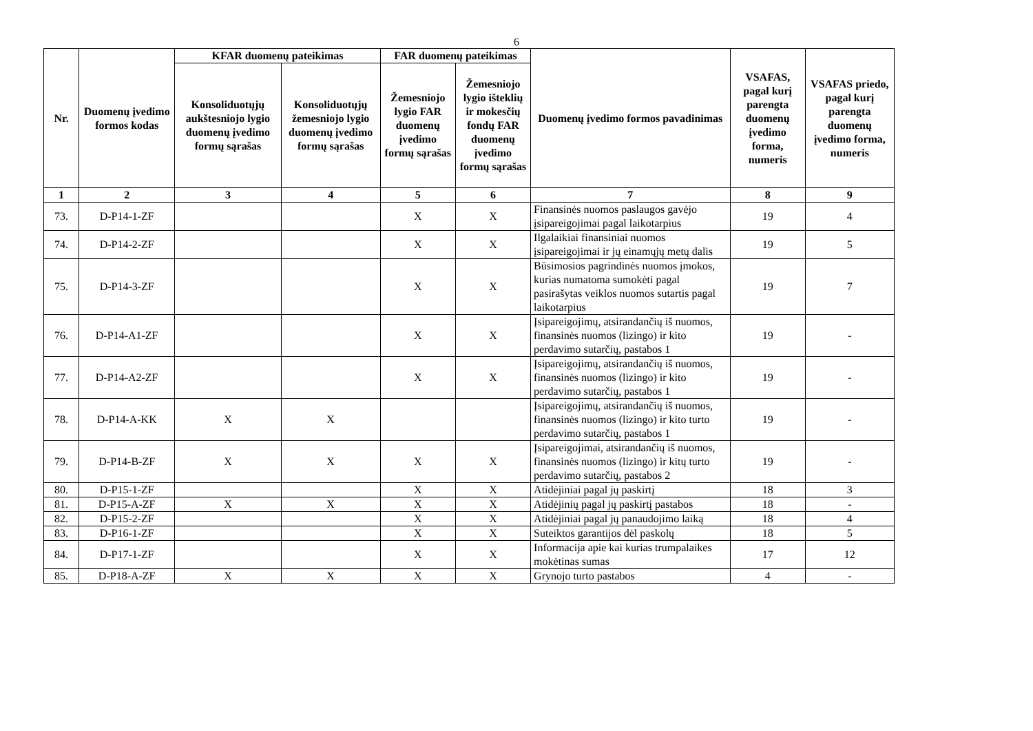6
| Nr. | Duomenų įvedimo formos kodas | KFAR duomenų pateikimas | | FAR duomenų pateikimas | | Duomenų įvedimo formos pavadinimas | VSAFAS, pagal kurį parengta duomenų įvedimo forma, numeris | VSAFAS priedo, pagal kurį parengta duomenų įvedimo forma, numeris |
| --- | --- | --- | --- | --- | --- | --- | --- | --- |
| | | Konsoliduotųjų aukštesniojo lygio duomenų įvedimo formų sąrašas | Konsoliduotųjų žemesniojo lygio duomenų įvedimo formų sąrašas | Žemesniojo lygio FAR duomenų įvedimo formų sąrašas | Žemesniojo lygio išteklių ir mokesčių fondų FAR duomenų įvedimo formų sąrašas | | | |
| 1 | 2 | 3 | 4 | 5 | 6 | 7 | 8 | 9 |
| 73. | D-P14-1-ZF | | | X | X | Finansinės nuomos paslaugos gavėjo įsipareigojimai pagal laikotarpius | 19 | 4 |
| 74. | D-P14-2-ZF | | | X | X | Ilgalaikiai finansiniai nuomos įsipareigojimai ir jų einamųjų metų dalis | 19 | 5 |
| 75. | D-P14-3-ZF | | | X | X | Būsimosios pagrindinės nuomos įmokos, kurias numatoma sumokėti pagal pasirašytas veiklos nuomos sutartis pagal laikotarpius | 19 | 7 |
| 76. | D-P14-A1-ZF | | | X | X | Įsipareigojimų, atsirandančių iš nuomos, finansinės nuomos (lizingo) ir kito perdavimo sutarčių, pastabos 1 | 19 | - |
| 77. | D-P14-A2-ZF | | | X | X | Įsipareigojimų, atsirandančių iš nuomos, finansinės nuomos (lizingo) ir kito perdavimo sutarčių, pastabos 1 | 19 | - |
| 78. | D-P14-A-KK | X | X | | | Įsipareigojimų, atsirandančių iš nuomos, finansinės nuomos (lizingo) ir kito turto perdavimo sutarčių, pastabos 1 | 19 | - |
| 79. | D-P14-B-ZF | X | X | X | X | Įsipareigojimai, atsirandančių iš nuomos, finansinės nuomos (lizingo) ir kitų turto perdavimo sutarčių, pastabos 2 | 19 | - |
| 80. | D-P15-1-ZF | | | X | X | Atidėjiniai pagal jų paskirtį | 18 | 3 |
| 81. | D-P15-A-ZF | X | X | X | X | Atidėjinių pagal jų paskirtį pastabos | 18 | - |
| 82. | D-P15-2-ZF | | | X | X | Atidėjiniai pagal jų panaudojimo laiką | 18 | 4 |
| 83. | D-P16-1-ZF | | | X | X | Suteiktos garantijos dėl paskolų | 18 | 5 |
| 84. | D-P17-1-ZF | | | X | X | Informacija apie kai kurias trumpalaikes mokėtinas sumas | 17 | 12 |
| 85. | D-P18-A-ZF | X | X | X | X | Grynojo turto pastabos | 4 | - |